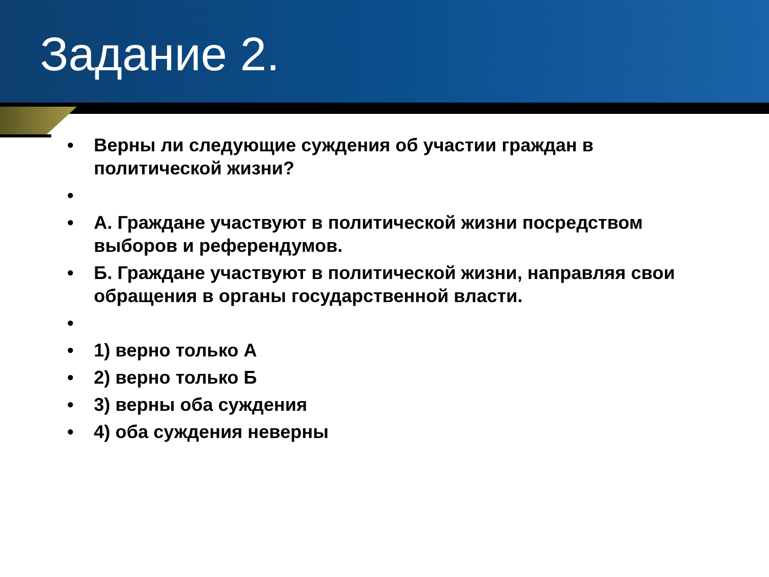Задание 2.
• Верны ли следующие суждения об участии граждан в политической жизни?
• • А. Граждане участвуют в политической жизни посредством выборов и референдумов.
• Б. Граждане участвуют в политической жизни, направляя свои обращения в органы государственной власти.
• • 1) верно только А
• 2) верно только Б
• 3) верны оба суждения
• 4) оба суждения неверны